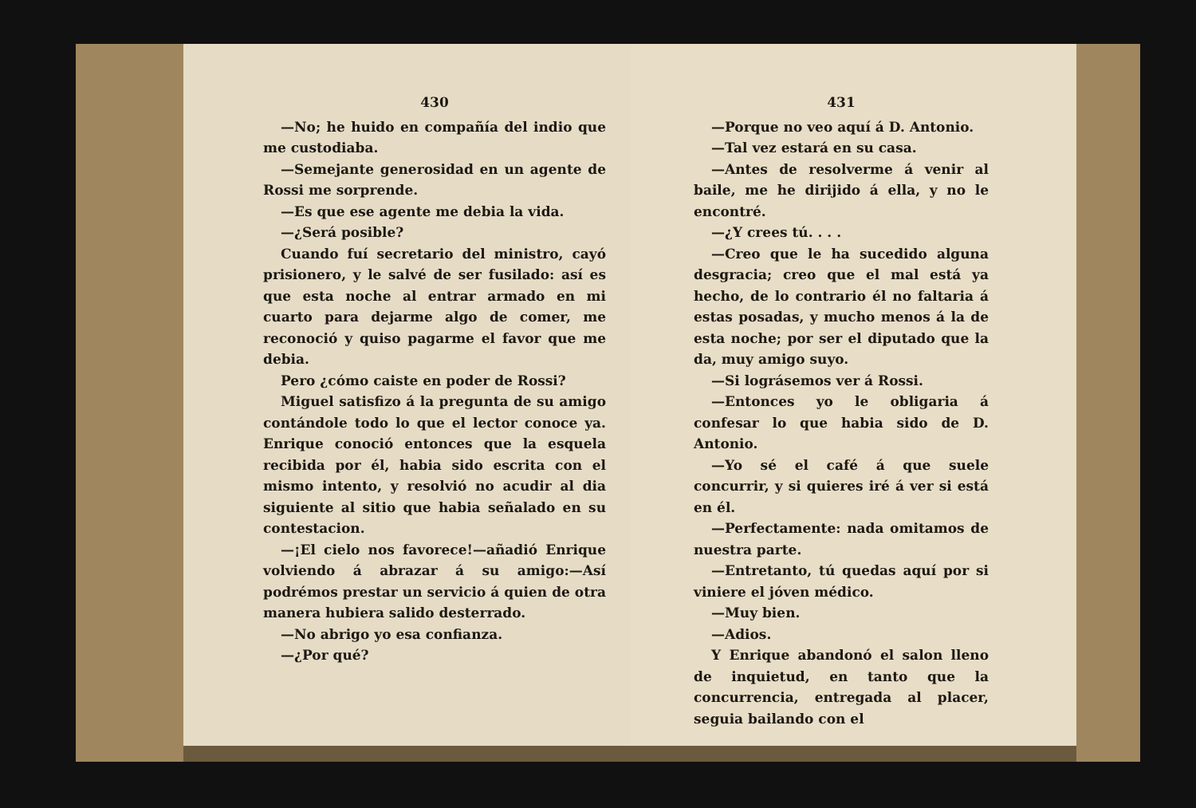430
—No; he huido en compañía del indio que me custodiaba.
—Semejante generosidad en un agente de Rossi me sorprende.
—Es que ese agente me debia la vida.
—¿Será posible?
Cuando fuí secretario del ministro, cayó prisionero, y le salvé de ser fusilado: así es que esta noche al entrar armado en mi cuarto para dejarme algo de comer, me reconoció y quiso pagarme el favor que me debia.
Pero ¿cómo caiste en poder de Rossi?
Miguel satisfizo á la pregunta de su amigo contándole todo lo que el lector conoce ya. Enrique conoció entonces que la esquela recibida por él, habia sido escrita con el mismo intento, y resolvió no acudir al dia siguiente al sitio que habia señalado en su contestacion.
—¡El cielo nos favorece!—añadió Enrique volviendo á abrazar á su amigo:—Así podrémos prestar un servicio á quien de otra manera hubiera salido desterrado.
—No abrigo yo esa confianza.
—¿Por qué?
431
—Porque no veo aquí á D. Antonio.
—Tal vez estará en su casa.
—Antes de resolverme á venir al baile, me he dirijido á ella, y no le encontré.
—¿Y crees tú. . . .
—Creo que le ha sucedido alguna desgracia; creo que el mal está ya hecho, de lo contrario él no faltaria á estas posadas, y mucho menos á la de esta noche; por ser el diputado que la da, muy amigo suyo.
—Si lográsemos ver á Rossi.
—Entonces yo le obligaria á confesar lo que habia sido de D. Antonio.
—Yo sé el café á que suele concurrir, y si quieres iré á ver si está en él.
—Perfectamente: nada omitamos de nuestra parte.
—Entretanto, tú quedas aquí por si viniere el jóven médico.
—Muy bien.
—Adios.
Y Enrique abandonó el salon lleno de inquietud, en tanto que la concurrencia, entregada al placer, seguia bailando con el